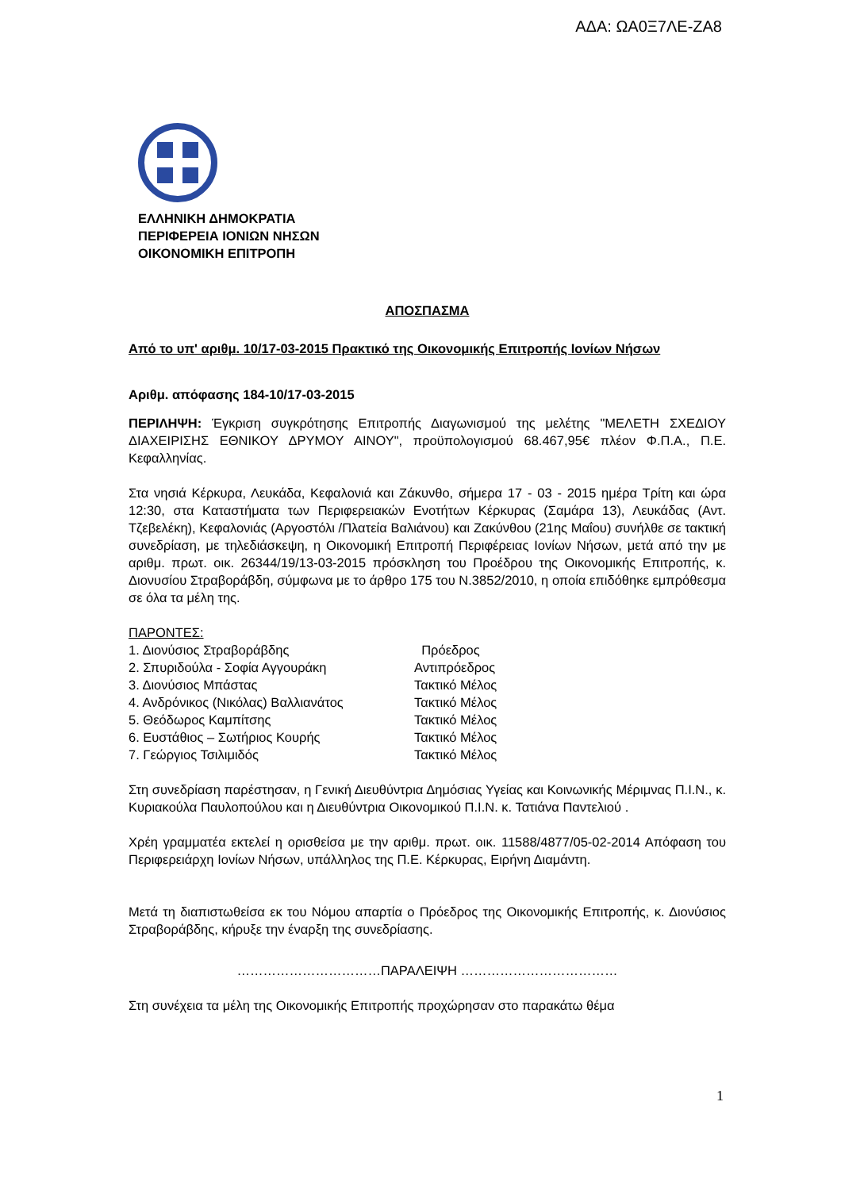ΑΔΑ: ΩΑ0Ξ7ΛΕ-ΖΑ8
ΕΛΛΗΝΙΚΗ ΔΗΜΟΚΡΑΤΙΑ
ΠΕΡΙΦΕΡΕΙΑ ΙΟΝΙΩΝ ΝΗΣΩΝ
ΟΙΚΟΝΟΜΙΚΗ ΕΠΙΤΡΟΠΗ
ΑΠΟΣΠΑΣΜΑ
Από το υπ' αριθμ. 10/17-03-2015 Πρακτικό της Οικονομικής Επιτροπής Ιονίων Νήσων
Αριθμ. απόφασης 184-10/17-03-2015
ΠΕΡΙΛΗΨΗ: Έγκριση συγκρότησης Επιτροπής Διαγωνισμού της μελέτης "ΜΕΛΕΤΗ ΣΧΕΔΙΟΥ ΔΙΑΧΕΙΡΙΣΗΣ ΕΘΝΙΚΟΥ ΔΡΥΜΟΥ ΑΙΝΟΥ", προϋπολογισμού 68.467,95€ πλέον Φ.Π.Α., Π.Ε. Κεφαλληνίας.
Στα νησιά Κέρκυρα, Λευκάδα, Κεφαλονιά και Ζάκυνθο, σήμερα 17 - 03 - 2015 ημέρα Τρίτη και ώρα 12:30, στα Καταστήματα των Περιφερειακών Ενοτήτων Κέρκυρας (Σαμάρα 13), Λευκάδας (Αντ. Τζεβελέκη), Κεφαλονιάς (Αργοστόλι /Πλατεία Βαλιάνου) και Ζακύνθου (21ης Μαΐου) συνήλθε σε τακτική συνεδρίαση, με τηλεδιάσκεψη, η Οικονομική Επιτροπή Περιφέρειας Ιονίων Νήσων, μετά από την με αριθμ. πρωτ. οικ. 26344/19/13-03-2015 πρόσκληση του Προέδρου της Οικονομικής Επιτροπής, κ. Διονυσίου Στραβοράβδη, σύμφωνα με το άρθρο 175 του Ν.3852/2010, η οποία επιδόθηκε εμπρόθεσμα σε όλα τα μέλη της.
ΠΑΡΟΝΤΕΣ:
| 1. Διονύσιος Στραβοράβδης | Πρόεδρος |
| 2. Σπυριδούλα - Σοφία Αγγουράκη | Αντιπρόεδρος |
| 3. Διονύσιος Μπάστας | Τακτικό Μέλος |
| 4. Ανδρόνικος (Νικόλας) Βαλλιανάτος | Τακτικό Μέλος |
| 5. Θεόδωρος Καμπίτσης | Τακτικό Μέλος |
| 6. Ευστάθιος – Σωτήριος Κουρής | Τακτικό Μέλος |
| 7. Γεώργιος Τσιλιμιδός | Τακτικό Μέλος |
Στη συνεδρίαση παρέστησαν, η Γενική Διευθύντρια Δημόσιας Υγείας και Κοινωνικής Μέριμνας Π.Ι.Ν., κ. Κυριακούλα Παυλοπούλου και η Διευθύντρια Οικονομικού Π.Ι.Ν. κ. Τατιάνα Παντελιού .
Χρέη γραμματέα εκτελεί η ορισθείσα με την αριθμ. πρωτ. οικ. 11588/4877/05-02-2014 Απόφαση του Περιφερειάρχη Ιονίων Νήσων, υπάλληλος της Π.Ε. Κέρκυρας, Ειρήνη Διαμάντη.
Μετά τη διαπιστωθείσα εκ του Νόμου απαρτία ο Πρόεδρος της Οικονομικής Επιτροπής, κ. Διονύσιος Στραβοράβδης, κήρυξε την έναρξη της συνεδρίασης.
……………………………ΠΑΡΑΛΕΙΨΗ ………………………………
Στη συνέχεια τα μέλη της Οικονομικής Επιτροπής προχώρησαν στο παρακάτω θέμα
1